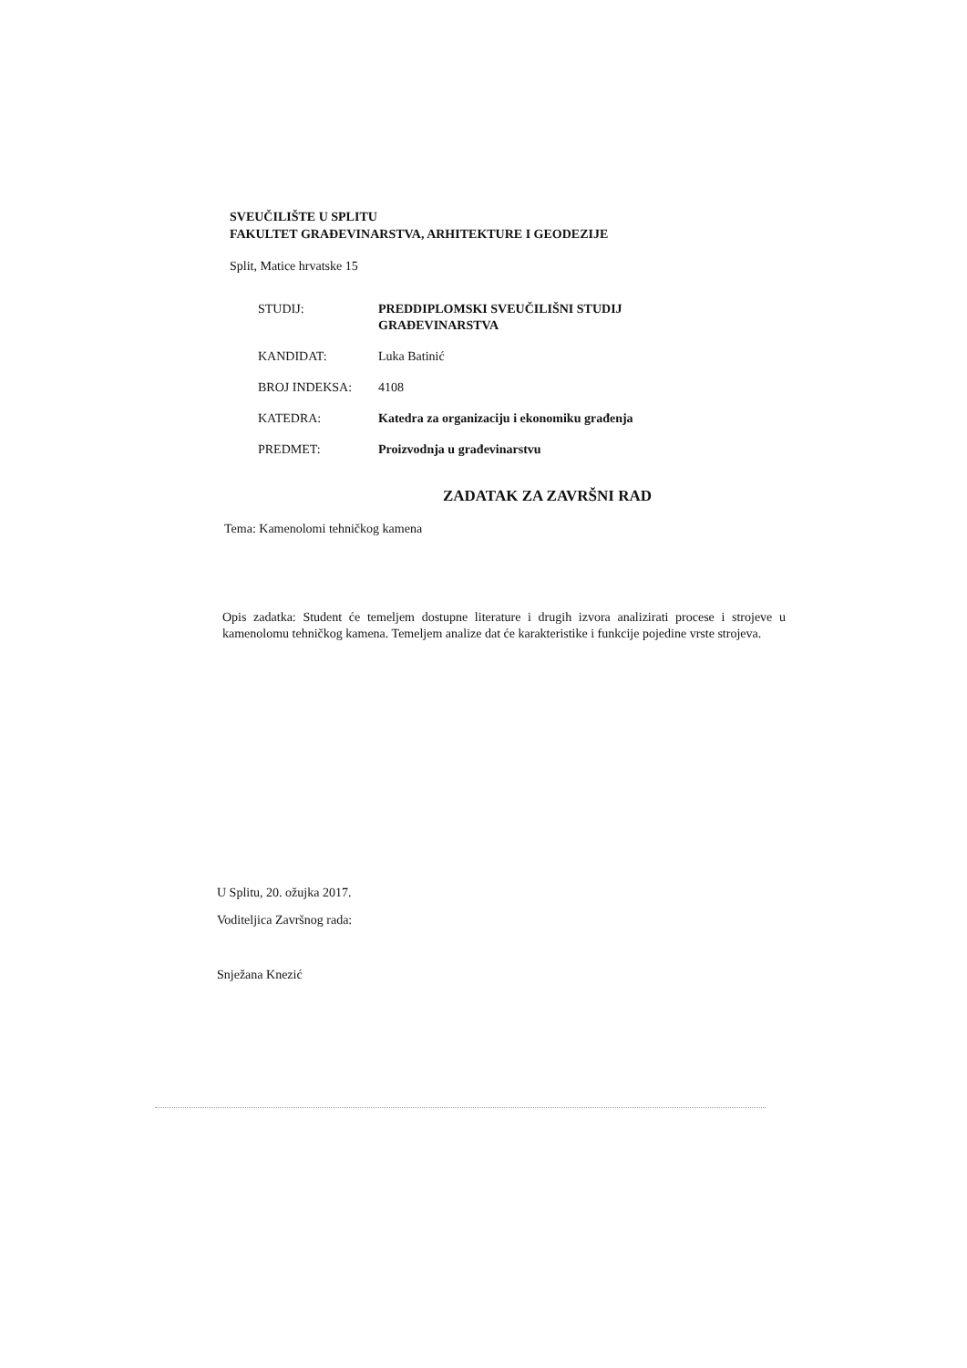SVEUČILIŠTE U SPLITU
FAKULTET GRAĐEVINARSTVA, ARHITEKTURE I GEODEZIJE
Split, Matice hrvatske 15
| STUDIJ: | PREDDIPLOMSKI SVEUČILIŠNI STUDIJ GRAĐEVINARSTVA |
| KANDIDAT: | Luka Batinić |
| BROJ INDEKSA: | 4108 |
| KATEDRA: | Katedra za organizaciju i ekonomiku građenja |
| PREDMET: | Proizvodnja u građevinarstvu |
ZADATAK ZA ZAVRŠNI RAD
Tema: Kamenolomi tehničkog kamena
Opis zadatka: Student će temeljem dostupne literature i drugih izvora analizirati procese i strojeve u kamenolomu tehničkog kamena. Temeljem analize dat će karakteristike i funkcije pojedine vrste strojeva.
U Splitu, 20. ožujka 2017.
Voditeljica Završnog rada:
Snježana Knezić